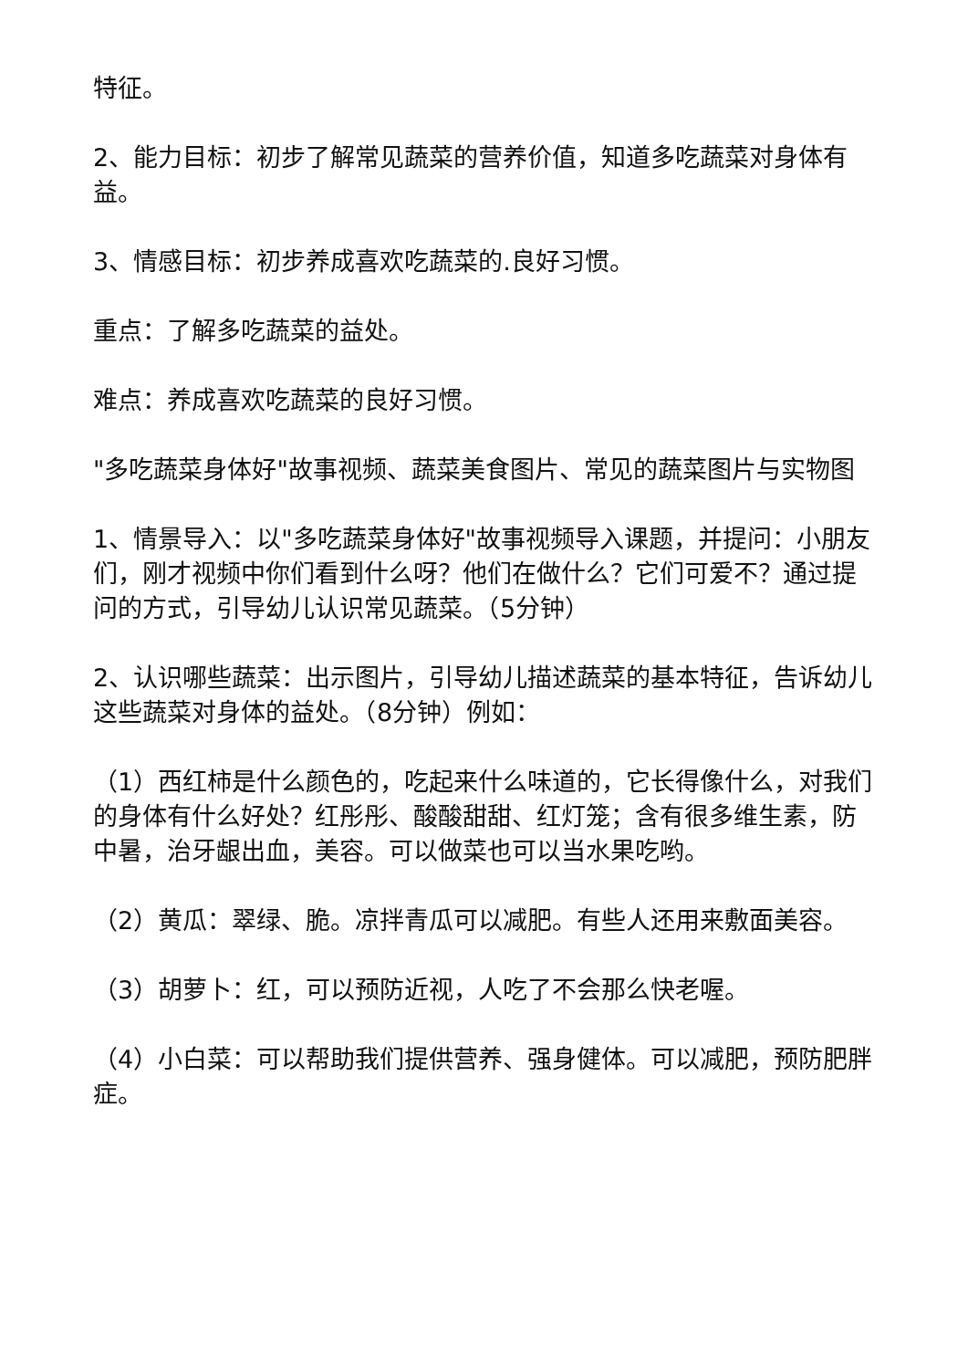特征。
2、能力目标：初步了解常见蔬菜的营养价值，知道多吃蔬菜对身体有益。
3、情感目标：初步养成喜欢吃蔬菜的.良好习惯。
重点：了解多吃蔬菜的益处。
难点：养成喜欢吃蔬菜的良好习惯。
"多吃蔬菜身体好"故事视频、蔬菜美食图片、常见的蔬菜图片与实物图
1、情景导入：以"多吃蔬菜身体好"故事视频导入课题，并提问：小朋友们，刚才视频中你们看到什么呀？他们在做什么？它们可爱不？通过提问的方式，引导幼儿认识常见蔬菜。（5分钟）
2、认识哪些蔬菜：出示图片，引导幼儿描述蔬菜的基本特征，告诉幼儿这些蔬菜对身体的益处。（8分钟）例如：
（1）西红柿是什么颜色的，吃起来什么味道的，它长得像什么，对我们的身体有什么好处？红彤彤、酸酸甜甜、红灯笼；含有很多维生素，防中暑，治牙龈出血，美容。可以做菜也可以当水果吃哟。
（2）黄瓜：翠绿、脆。凉拌青瓜可以减肥。有些人还用来敷面美容。
（3）胡萝卜：红，可以预防近视，人吃了不会那么快老喔。
（4）小白菜：可以帮助我们提供营养、强身健体。可以减肥，预防肥胖症。